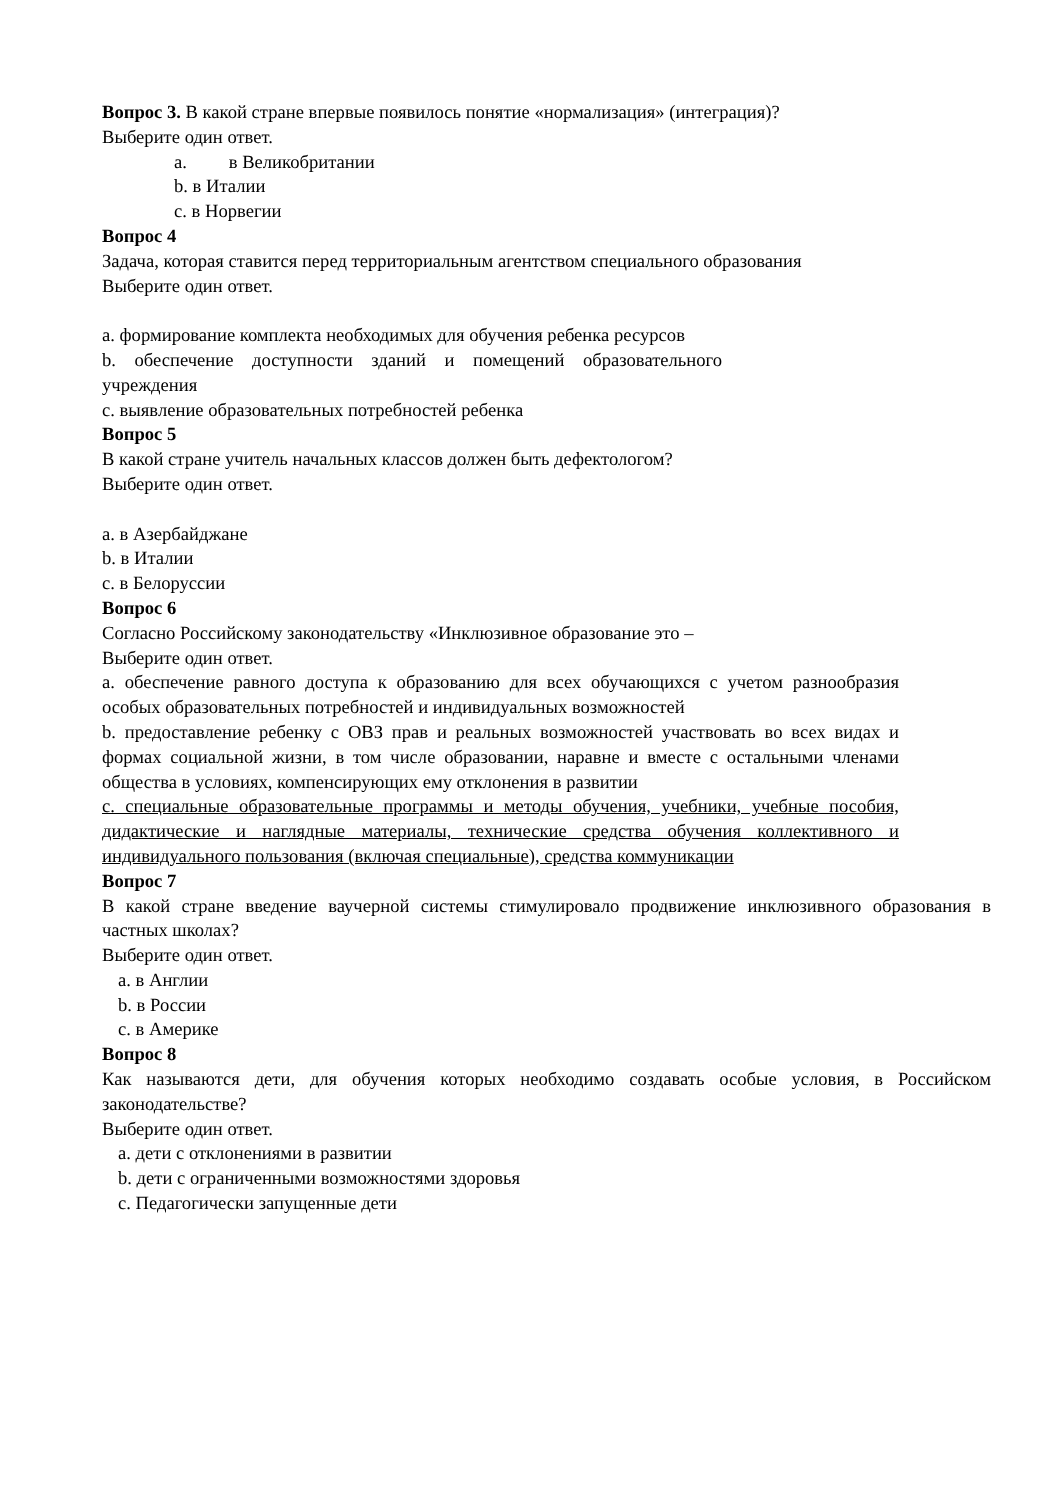Вопрос 3. В какой стране впервые появилось понятие «нормализация» (интеграция)?
Выберите один ответ.
a. в Великобритании
b. в Италии
c. в Норвегии
Вопрос 4
Задача, которая ставится перед территориальным агентством специального образования
Выберите один ответ.
a. формирование комплекта необходимых для обучения ребенка ресурсов
b. обеспечение доступности зданий и помещений образовательного учреждения
c. выявление образовательных потребностей ребенка
Вопрос 5
В какой стране учитель начальных классов должен быть дефектологом?
Выберите один ответ.
a. в Азербайджане
b. в Италии
c. в Белоруссии
Вопрос 6
Согласно Российскому законодательству «Инклюзивное образование это –
Выберите один ответ.
a. обеспечение равного доступа к образованию для всех обучающихся с учетом разнообразия особых образовательных потребностей и индивидуальных возможностей
b. предоставление ребенку с ОВЗ прав и реальных возможностей участвовать во всех видах и формах социальной жизни, в том числе образовании, наравне и вместе с остальными членами общества в условиях, компенсирующих ему отклонения в развитии
c. специальные образовательные программы и методы обучения, учебники, учебные пособия, дидактические и наглядные материалы, технические средства обучения коллективного и индивидуального пользования (включая специальные), средства коммуникации
Вопрос 7
В какой стране введение ваучерной системы стимулировало продвижение инклюзивного образования в частных школах?
Выберите один ответ.
a. в Англии
b. в России
c. в Америке
Вопрос 8
Как называются дети, для обучения которых необходимо создавать особые условия, в Российском законодательстве?
Выберите один ответ.
a. дети с отклонениями в развитии
b. дети с ограниченными возможностями здоровья
c. Педагогически запущенные дети